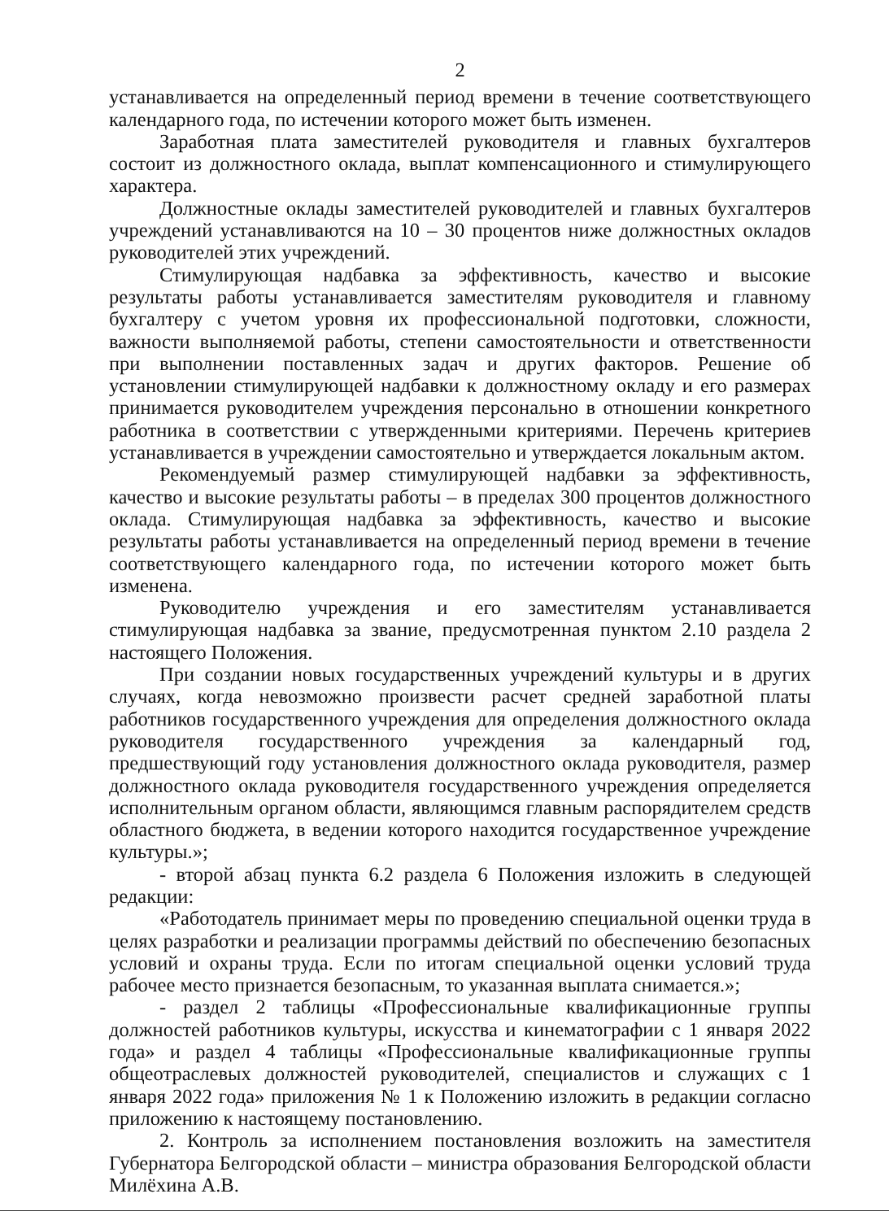2
устанавливается на определенный период времени в течение соответствующего календарного года, по истечении которого может быть изменен.
Заработная плата заместителей руководителя и главных бухгалтеров состоит из должностного оклада, выплат компенсационного и стимулирующего характера.
Должностные оклады заместителей руководителей и главных бухгалтеров учреждений устанавливаются на 10 – 30 процентов ниже должностных окладов руководителей этих учреждений.
Стимулирующая надбавка за эффективность, качество и высокие результаты работы устанавливается заместителям руководителя и главному бухгалтеру с учетом уровня их профессиональной подготовки, сложности, важности выполняемой работы, степени самостоятельности и ответственности при выполнении поставленных задач и других факторов. Решение об установлении стимулирующей надбавки к должностному окладу и его размерах принимается руководителем учреждения персонально в отношении конкретного работника в соответствии с утвержденными критериями. Перечень критериев устанавливается в учреждении самостоятельно и утверждается локальным актом.
Рекомендуемый размер стимулирующей надбавки за эффективность, качество и высокие результаты работы – в пределах 300 процентов должностного оклада. Стимулирующая надбавка за эффективность, качество и высокие результаты работы устанавливается на определенный период времени в течение соответствующего календарного года, по истечении которого может быть изменена.
Руководителю учреждения и его заместителям устанавливается стимулирующая надбавка за звание, предусмотренная пунктом 2.10 раздела 2 настоящего Положения.
При создании новых государственных учреждений культуры и в других случаях, когда невозможно произвести расчет средней заработной платы работников государственного учреждения для определения должностного оклада руководителя государственного учреждения за календарный год, предшествующий году установления должностного оклада руководителя, размер должностного оклада руководителя государственного учреждения определяется исполнительным органом области, являющимся главным распорядителем средств областного бюджета, в ведении которого находится государственное учреждение культуры.»;
- второй абзац пункта 6.2 раздела 6 Положения изложить в следующей редакции:
«Работодатель принимает меры по проведению специальной оценки труда в целях разработки и реализации программы действий по обеспечению безопасных условий и охраны труда. Если по итогам специальной оценки условий труда рабочее место признается безопасным, то указанная выплата снимается.»;
- раздел 2 таблицы «Профессиональные квалификационные группы должностей работников культуры, искусства и кинематографии с 1 января 2022 года» и раздел 4 таблицы «Профессиональные квалификационные группы общеотраслевых должностей руководителей, специалистов и служащих с 1 января 2022 года» приложения № 1 к Положению изложить в редакции согласно приложению к настоящему постановлению.
2. Контроль за исполнением постановления возложить на заместителя Губернатора Белгородской области – министра образования Белгородской области Милёхина А.В.